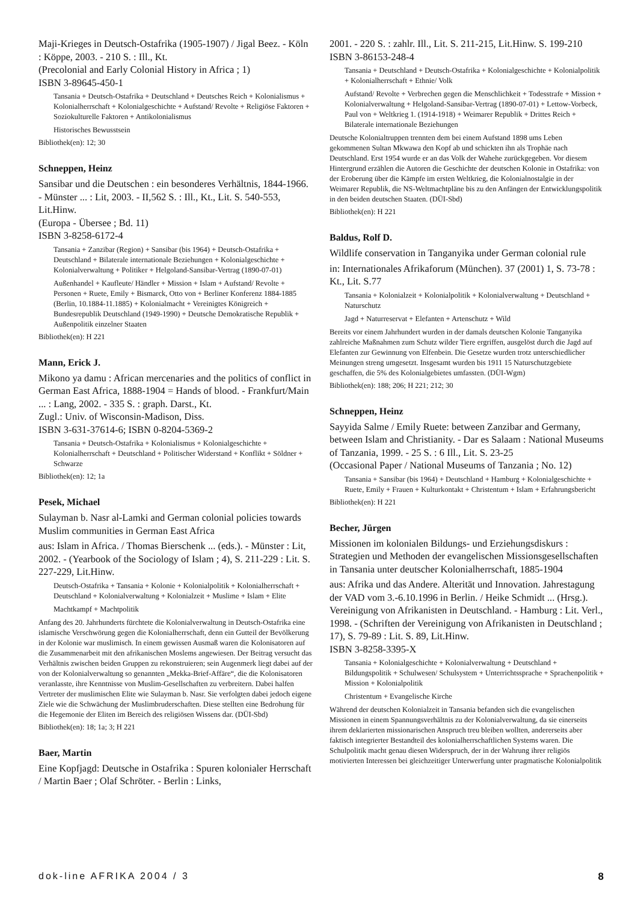Maji-Krieges in Deutsch-Ostafrika (1905-1907) / Jigal Beez. - Köln : Köppe, 2003. - 210 S. : Ill., Kt.
(Precolonial and Early Colonial History in Africa ; 1)
ISBN 3-89645-450-1
Tansania + Deutsch-Ostafrika + Deutschland + Deutsches Reich + Kolonialismus + Kolonialherrschaft + Kolonialgeschichte + Aufstand/ Revolte + Religiöse Faktoren + Soziokulturelle Faktoren + Antikolonialismus
Historisches Bewusstsein
Bibliothek(en): 12; 30
Schneppen, Heinz
Sansibar und die Deutschen : ein besonderes Verhältnis, 1844-1966. - Münster ... : Lit, 2003. - II,562 S. : Ill., Kt., Lit. S. 540-553, Lit.Hinw.
(Europa - Übersee ; Bd. 11)
ISBN 3-8258-6172-4
Tansania + Zanzibar (Region) + Sansibar (bis 1964) + Deutsch-Ostafrika + Deutschland + Bilaterale internationale Beziehungen + Kolonialgeschichte + Kolonialverwaltung + Politiker + Helgoland-Sansibar-Vertrag (1890-07-01)
Außenhandel + Kaufleute/ Händler + Mission + Islam + Aufstand/ Revolte + Personen + Ruete, Emily + Bismarck, Otto von + Berliner Konferenz 1884-1885 (Berlin, 10.1884-11.1885) + Kolonialmacht + Vereinigtes Königreich + Bundesrepublik Deutschland (1949-1990) + Deutsche Demokratische Republik + Außenpolitik einzelner Staaten
Bibliothek(en): H 221
Mann, Erick J.
Mikono ya damu : African mercenaries and the politics of conflict in German East Africa, 1888-1904 = Hands of blood. - Frankfurt/Main ... : Lang, 2002. - 335 S. : graph. Darst., Kt.
Zugl.: Univ. of Wisconsin-Madison, Diss.
ISBN 3-631-37614-6; ISBN 0-8204-5369-2
Tansania + Deutsch-Ostafrika + Kolonialismus + Kolonialgeschichte + Kolonialherrschaft + Deutschland + Politischer Widerstand + Konflikt + Söldner + Schwarze
Bibliothek(en): 12; 1a
Pesek, Michael
Sulayman b. Nasr al-Lamki and German colonial policies towards Muslim communities in German East Africa
aus: Islam in Africa. / Thomas Bierschenk ... (eds.). - Münster : Lit, 2002. - (Yearbook of the Sociology of Islam ; 4), S. 211-229 : Lit. S. 227-229, Lit.Hinw.
Deutsch-Ostafrika + Tansania + Kolonie + Kolonialpolitik + Kolonialherrschaft + Deutschland + Kolonialverwaltung + Kolonialzeit + Muslime + Islam + Elite
Machtkampf + Machtpolitik
Anfang des 20. Jahrhunderts fürchtete die Kolonialverwaltung in Deutsch-Ostafrika eine islamische Verschwörung gegen die Kolonialherrschaft, denn ein Gutteil der Bevölkerung in der Kolonie war muslimisch. In einem gewissen Ausmaß waren die Kolonisatoren auf die Zusammenarbeit mit den afrikanischen Moslems angewiesen. Der Beitrag versucht das Verhältnis zwischen beiden Gruppen zu rekonstruieren; sein Augenmerk liegt dabei auf der von der Kolonialverwaltung so genannten „Mekka-Brief-Affäre“, die die Kolonisatoren veranlasste, ihre Kenntnisse von Muslim-Gesellschaften zu verbreitern. Dabei halfen Vertreter der muslimischen Elite wie Sulayman b. Nasr. Sie verfolgten dabei jedoch eigene Ziele wie die Schwächung der Muslimbruderschaften. Diese stellten eine Bedrohung für die Hegemonie der Eliten im Bereich des religiösen Wissens dar. (DÜI-Sbd)
Bibliothek(en): 18; 1a; 3; H 221
Baer, Martin
Eine Kopfjagd: Deutsche in Ostafrika : Spuren kolonialer Herrschaft / Martin Baer ; Olaf Schröter. - Berlin : Links,
2001. - 220 S. : zahlr. Ill., Lit. S. 211-215, Lit.Hinw. S. 199-210
ISBN 3-86153-248-4
Tansania + Deutschland + Deutsch-Ostafrika + Kolonialgeschichte + Kolonialpolitik + Kolonialherrschaft + Ethnie/ Volk
Aufstand/ Revolte + Verbrechen gegen die Menschlichkeit + Todesstrafe + Mission + Kolonialverwaltung + Helgoland-Sansibar-Vertrag (1890-07-01) + Lettow-Vorbeck, Paul von + Weltkrieg 1. (1914-1918) + Weimarer Republik + Drittes Reich + Bilaterale internationale Beziehungen
Deutsche Kolonialtruppen trennten dem bei einem Aufstand 1898 ums Leben gekommenen Sultan Mkwawa den Kopf ab und schickten ihn als Trophäe nach Deutschland. Erst 1954 wurde er an das Volk der Wahehe zurückgegeben. Vor diesem Hintergrund erzählen die Autoren die Geschichte der deutschen Kolonie in Ostafrika: von der Eroberung über die Kämpfe im ersten Weltkrieg, die Kolonialnostalgie in der Weimarer Republik, die NS-Weltmachtpläne bis zu den Anfängen der Entwicklungspolitik in den beiden deutschen Staaten. (DÜI-Sbd)
Bibliothek(en): H 221
Baldus, Rolf D.
Wildlife conservation in Tanganyika under German colonial rule
in: Internationales Afrikaforum (München). 37 (2001) 1, S. 73-78 : Kt., Lit. S.77
Tansania + Kolonialzeit + Kolonialpolitik + Kolonialverwaltung + Deutschland + Naturschutz
Jagd + Naturreservat + Elefanten + Artenschutz + Wild
Bereits vor einem Jahrhundert wurden in der damals deutschen Kolonie Tanganyika zahlreiche Maßnahmen zum Schutz wilder Tiere ergriffen, ausgelöst durch die Jagd auf Elefanten zur Gewinnung von Elfenbein. Die Gesetze wurden trotz unterschiedlicher Meinungen streng umgesetzt. Insgesamt wurden bis 1911 15 Naturschutzgebiete geschaffen, die 5% des Kolonialgebietes umfassten. (DÜI-Wgm)
Bibliothek(en): 188; 206; H 221; 212; 30
Schneppen, Heinz
Sayyida Salme / Emily Ruete: between Zanzibar and Germany, between Islam and Christianity. - Dar es Salaam : National Museums of Tanzania, 1999. - 25 S. : 6 Ill., Lit. S. 23-25
(Occasional Paper / National Museums of Tanzania ; No. 12)
Tansania + Sansibar (bis 1964) + Deutschland + Hamburg + Kolonialgeschichte + Ruete, Emily + Frauen + Kulturkontakt + Christentum + Islam + Erfahrungsbericht
Bibliothek(en): H 221
Becher, Jürgen
Missionen im kolonialen Bildungs- und Erziehungsdiskurs : Strategien und Methoden der evangelischen Missionsgesellschaften in Tansania unter deutscher Kolonialherrschaft, 1885-1904
aus: Afrika und das Andere. Alterität und Innovation. Jahrestagung der VAD vom 3.-6.10.1996 in Berlin. / Heike Schmidt ... (Hrsg.). Vereinigung von Afrikanisten in Deutschland. - Hamburg : Lit. Verl., 1998. - (Schriften der Vereinigung von Afrikanisten in Deutschland ; 17), S. 79-89 : Lit. S. 89, Lit.Hinw.
ISBN 3-8258-3395-X
Tansania + Kolonialgeschichte + Kolonialverwaltung + Deutschland + Bildungspolitik + Schulwesen/ Schulsystem + Unterrichtssprache + Sprachenpolitik + Mission + Kolonialpolitik
Christentum + Evangelische Kirche
Während der deutschen Kolonialzeit in Tansania befanden sich die evangelischen Missionen in einem Spannungsverhältnis zu der Kolonialverwaltung, da sie einerseits ihrem deklarierten missionarischen Anspruch treu bleiben wollten, andererseits aber faktisch integrierter Bestandteil des kolonialherrschaftlichen Systems waren. Die Schulpolitik macht genau diesen Widerspruch, der in der Wahrung ihrer religiös motivierten Interessen bei gleichzeitiger Unterwerfung unter pragmatische Kolonialpolitik
dok-line AFRIKA 2004 / 3 8